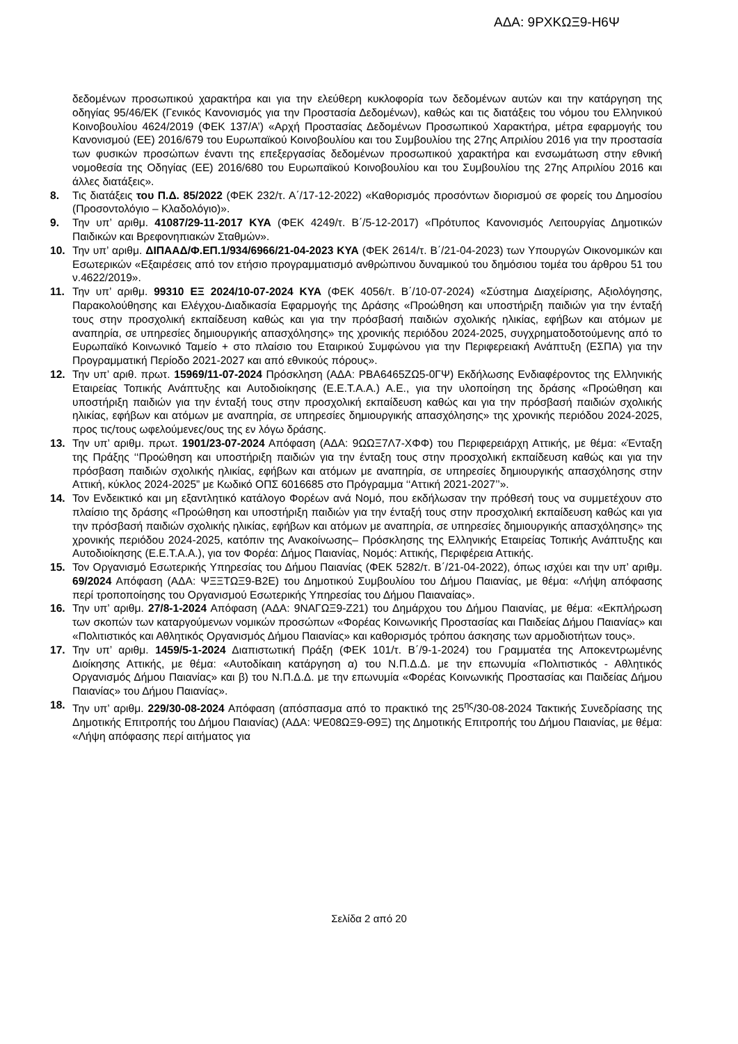ΑΔΑ: 9ΡΧΚΩΞ9-Η6Ψ
δεδομένων προσωπικού χαρακτήρα και για την ελεύθερη κυκλοφορία των δεδομένων αυτών και την κατάργηση της οδηγίας 95/46/ΕΚ (Γενικός Κανονισμός για την Προστασία Δεδομένων), καθώς και τις διατάξεις του νόμου του Ελληνικού Κοινοβουλίου 4624/2019 (ΦΕΚ 137/Α’) «Αρχή Προστασίας Δεδομένων Προσωπικού Χαρακτήρα, μέτρα εφαρμογής του Κανονισμού (ΕΕ) 2016/679 του Ευρωπαϊκού Κοινοβουλίου και του Συμβουλίου της 27ης Απριλίου 2016 για την προστασία των φυσικών προσώπων έναντι της επεξεργασίας δεδομένων προσωπικού χαρακτήρα και ενσωμάτωση στην εθνική νομοθεσία της Οδηγίας (ΕΕ) 2016/680 του Ευρωπαϊκού Κοινοβουλίου και του Συμβουλίου της 27ης Απριλίου 2016 και άλλες διατάξεις».
8. Τις διατάξεις του Π.Δ. 85/2022 (ΦΕΚ 232/τ. Α΄/17-12-2022) «Καθορισμός προσόντων διορισμού σε φορείς του Δημοσίου (Προσοντολόγιο – Κλαδολόγιο)».
9. Την υπ’ αριθμ. 41087/29-11-2017 ΚΥΑ (ΦΕΚ 4249/τ. Β΄/5-12-2017) «Πρότυπος Κανονισμός Λειτουργίας Δημοτικών Παιδικών και Βρεφονηπιακών Σταθμών».
10. Την υπ’ αριθμ. ΔΙΠΑΑΔ/Φ.ΕΠ.1/934/6966/21-04-2023 ΚΥΑ (ΦΕΚ 2614/τ. Β΄/21-04-2023) των Υπουργών Οικονομικών και Εσωτερικών «Εξαιρέσεις από τον ετήσιο προγραμματισμό ανθρώπινου δυναμικού του δημόσιου τομέα του άρθρου 51 του ν.4622/2019».
11. Την υπ’ αριθμ. 99310 ΕΞ 2024/10-07-2024 ΚΥΑ (ΦΕΚ 4056/τ. Β΄/10-07-2024) «Σύστημα Διαχείρισης, Αξιολόγησης, Παρακολούθησης και Ελέγχου-Διαδικασία Εφαρμογής της Δράσης «Προώθηση και υποστήριξη παιδιών για την ένταξή τους στην προσχολική εκπαίδευση καθώς και για την πρόσβασή παιδιών σχολικής ηλικίας, εφήβων και ατόμων με αναπηρία, σε υπηρεσίες δημιουργικής απασχόλησης» της χρονικής περιόδου 2024-2025, συγχρηματοδοτούμενης από το Ευρωπαϊκό Κοινωνικό Ταμείο + στο πλαίσιο του Εταιρικού Συμφώνου για την Περιφερειακή Ανάπτυξη (ΕΣΠΑ) για την Προγραμματική Περίοδο 2021-2027 και από εθνικούς πόρους».
12. Την υπ’ αριθ. πρωτ. 15969/11-07-2024 Πρόσκληση (ΑΔΑ: ΡΒΑ6465ΖΩ5-0ΓΨ) Εκδήλωσης Ενδιαφέροντος της Ελληνικής Εταιρείας Τοπικής Ανάπτυξης και Αυτοδιοίκησης (Ε.Ε.Τ.Α.Α.) Α.Ε., για την υλοποίηση της δράσης «Προώθηση και υποστήριξη παιδιών για την ένταξή τους στην προσχολική εκπαίδευση καθώς και για την πρόσβασή παιδιών σχολικής ηλικίας, εφήβων και ατόμων με αναπηρία, σε υπηρεσίες δημιουργικής απασχόλησης» της χρονικής περιόδου 2024-2025, προς τις/τους ωφελούμενες/ους της εν λόγω δράσης.
13. Την υπ’ αριθμ. πρωτ. 1901/23-07-2024 Απόφαση (ΑΔΑ: 9ΩΩΞ7Λ7-ΧΦΦ) του Περιφερειάρχη Αττικής, με θέμα: «Ένταξη της Πράξης ‘‘Προώθηση και υποστήριξη παιδιών για την ένταξη τους στην προσχολική εκπαίδευση καθώς και για την πρόσβαση παιδιών σχολικής ηλικίας, εφήβων και ατόμων με αναπηρία, σε υπηρεσίες δημιουργικής απασχόλησης στην Αττική, κύκλος 2024-2025” με Κωδικό ΟΠΣ 6016685 στο Πρόγραμμα ‘‘Αττική 2021-2027’’».
14. Τον Ενδεικτικό και μη εξαντλητικό κατάλογο Φορέων ανά Νομό, που εκδήλωσαν την πρόθεσή τους να συμμετέχουν στο πλαίσιο της δράσης «Προώθηση και υποστήριξη παιδιών για την ένταξή τους στην προσχολική εκπαίδευση καθώς και για την πρόσβασή παιδιών σχολικής ηλικίας, εφήβων και ατόμων με αναπηρία, σε υπηρεσίες δημιουργικής απασχόλησης» της χρονικής περιόδου 2024-2025, κατόπιν της Ανακοίνωσης– Πρόσκλησης της Ελληνικής Εταιρείας Τοπικής Ανάπτυξης και Αυτοδιοίκησης (Ε.Ε.Τ.Α.Α.), για τον Φορέα: Δήμος Παιανίας, Νομός: Αττικής, Περιφέρεια Αττικής.
15. Τον Οργανισμό Εσωτερικής Υπηρεσίας του Δήμου Παιανίας (ΦΕΚ 5282/τ. Β΄/21-04-2022), όπως ισχύει και την υπ’ αριθμ. 69/2024 Απόφαση (ΑΔΑ: ΨΞΞΤΩΞ9-Β2Ε) του Δημοτικού Συμβουλίου του Δήμου Παιανίας, με θέμα: «Λήψη απόφασης περί τροποποίησης του Οργανισμού Εσωτερικής Υπηρεσίας του Δήμου Παιαναίας».
16. Την υπ’ αριθμ. 27/8-1-2024 Απόφαση (ΑΔΑ: 9ΝΑΓΩΞ9-Ζ21) του Δημάρχου του Δήμου Παιανίας, με θέμα: «Εκπλήρωση των σκοπών των καταργούμενων νομικών προσώπων «Φορέας Κοινωνικής Προστασίας και Παιδείας Δήμου Παιανίας» και «Πολιτιστικός και Αθλητικός Οργανισμός Δήμου Παιανίας» και καθορισμός τρόπου άσκησης των αρμοδιοτήτων τους».
17. Την υπ’ αριθμ. 1459/5-1-2024 Διαπιστωτική Πράξη (ΦΕΚ 101/τ. Β΄/9-1-2024) του Γραμματέα της Αποκεντρωμένης Διοίκησης Αττικής, με θέμα: «Αυτοδίκαιη κατάργηση α) του Ν.Π.Δ.Δ. με την επωνυμία «Πολιτιστικός - Αθλητικός Οργανισμός Δήμου Παιανίας» και β) του Ν.Π.Δ.Δ. με την επωνυμία «Φορέας Κοινωνικής Προστασίας και Παιδείας Δήμου Παιανίας» του Δήμου Παιανίας».
18. Την υπ’ αριθμ. 229/30-08-2024 Απόφαση (απόσπασμα από το πρακτικό της 25<sup>ης</sup>/30-08-2024 Τακτικής Συνεδρίασης της Δημοτικής Επιτροπής του Δήμου Παιανίας) (ΑΔΑ: ΨΕ08ΩΞ9-Θ9Ξ) της Δημοτικής Επιτροπής του Δήμου Παιανίας, με θέμα: «Λήψη απόφασης περί αιτήματος για
Σελίδα 2 από 20